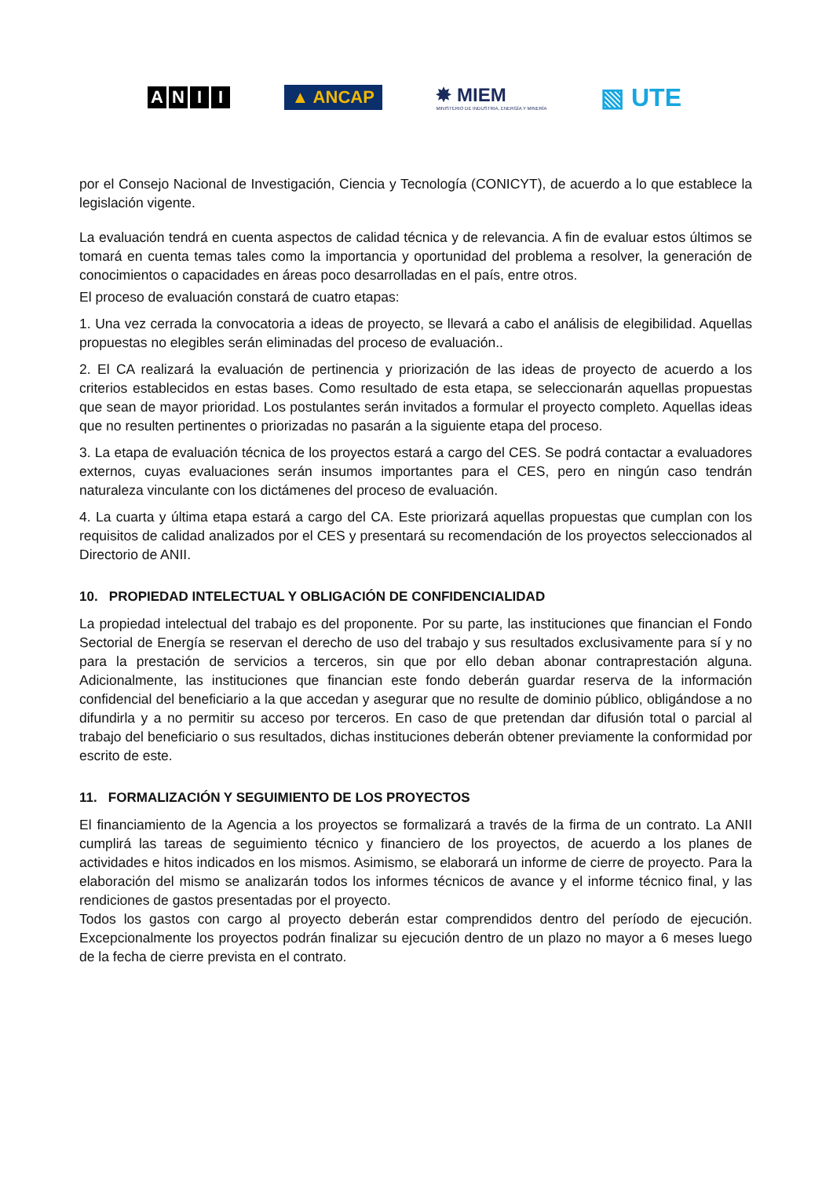ANII
▲ ANCAP
✸ MIEM
MINISTERIO DE INDUSTRIA, ENERGÍA Y MINERÍA
▧ UTE
por el Consejo Nacional de Investigación, Ciencia y Tecnología (CONICYT), de acuerdo a lo que establece la legislación vigente.
La evaluación tendrá en cuenta aspectos de calidad técnica y de relevancia. A fin de evaluar estos últimos se tomará en cuenta temas tales como la importancia y oportunidad del problema a resolver, la generación de conocimientos o capacidades en áreas poco desarrolladas en el país, entre otros.
El proceso de evaluación constará de cuatro etapas:
1. Una vez cerrada la convocatoria a ideas de proyecto, se llevará a cabo el análisis de elegibilidad. Aquellas propuestas no elegibles serán eliminadas del proceso de evaluación..
2. El CA realizará la evaluación de pertinencia y priorización de las ideas de proyecto de acuerdo a los criterios establecidos en estas bases. Como resultado de esta etapa, se seleccionarán aquellas propuestas que sean de mayor prioridad. Los postulantes serán invitados a formular el proyecto completo. Aquellas ideas que no resulten pertinentes o priorizadas no pasarán a la siguiente etapa del proceso.
3. La etapa de evaluación técnica de los proyectos estará a cargo del CES. Se podrá contactar a evaluadores externos, cuyas evaluaciones serán insumos importantes para el CES, pero en ningún caso tendrán naturaleza vinculante con los dictámenes del proceso de evaluación.
4. La cuarta y última etapa estará a cargo del CA. Este priorizará aquellas propuestas que cumplan con los requisitos de calidad analizados por el CES y presentará su recomendación de los proyectos seleccionados al Directorio de ANII.
10. PROPIEDAD INTELECTUAL Y OBLIGACIÓN DE CONFIDENCIALIDAD
La propiedad intelectual del trabajo es del proponente. Por su parte, las instituciones que financian el Fondo Sectorial de Energía se reservan el derecho de uso del trabajo y sus resultados exclusivamente para sí y no para la prestación de servicios a terceros, sin que por ello deban abonar contraprestación alguna. Adicionalmente, las instituciones que financian este fondo deberán guardar reserva de la información confidencial del beneficiario a la que accedan y asegurar que no resulte de dominio público, obligándose a no difundirla y a no permitir su acceso por terceros. En caso de que pretendan dar difusión total o parcial al trabajo del beneficiario o sus resultados, dichas instituciones deberán obtener previamente la conformidad por escrito de este.
11. FORMALIZACIÓN Y SEGUIMIENTO DE LOS PROYECTOS
El financiamiento de la Agencia a los proyectos se formalizará a través de la firma de un contrato. La ANII cumplirá las tareas de seguimiento técnico y financiero de los proyectos, de acuerdo a los planes de actividades e hitos indicados en los mismos. Asimismo, se elaborará un informe de cierre de proyecto. Para la elaboración del mismo se analizarán todos los informes técnicos de avance y el informe técnico final, y las rendiciones de gastos presentadas por el proyecto.
Todos los gastos con cargo al proyecto deberán estar comprendidos dentro del período de ejecución. Excepcionalmente los proyectos podrán finalizar su ejecución dentro de un plazo no mayor a 6 meses luego de la fecha de cierre prevista en el contrato.